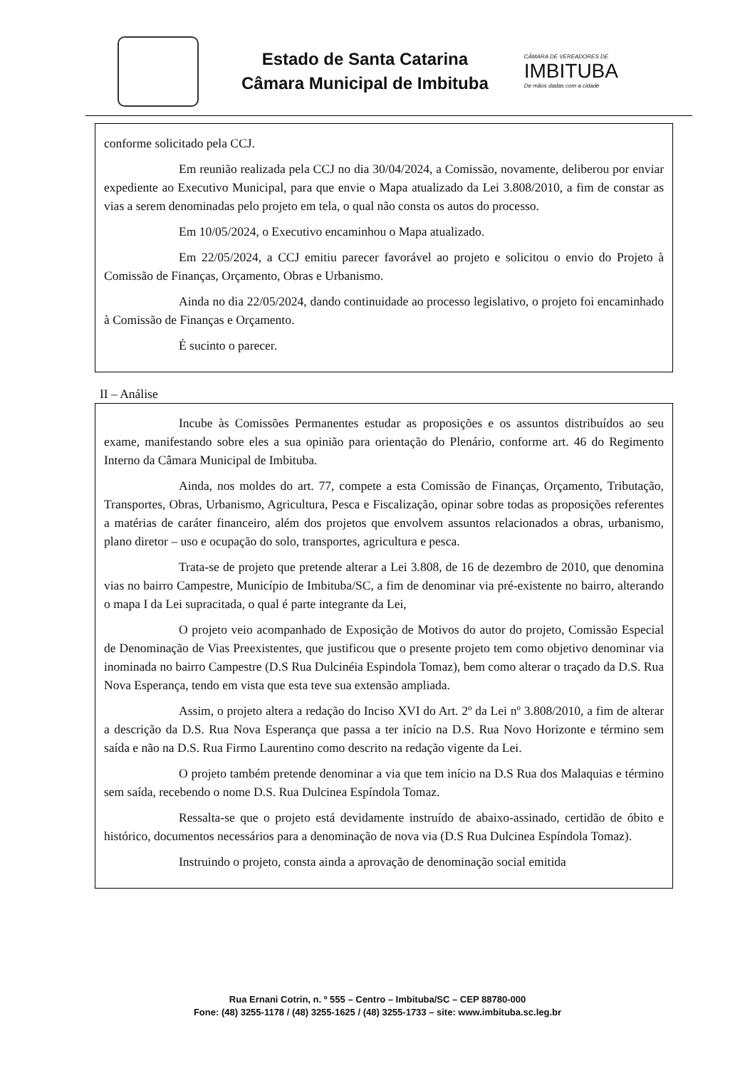Estado de Santa Catarina
Câmara Municipal de Imbituba
CÂMARA DE VEREADORES DE
IMBITUBA
De mãos dadas com a cidade
conforme solicitado pela CCJ.
Em reunião realizada pela CCJ no dia 30/04/2024, a Comissão, novamente, deliberou por enviar expediente ao Executivo Municipal, para que envie o Mapa atualizado da Lei 3.808/2010, a fim de constar as vias a serem denominadas pelo projeto em tela, o qual não consta os autos do processo.
Em 10/05/2024, o Executivo encaminhou o Mapa atualizado.
Em 22/05/2024, a CCJ emitiu parecer favorável ao projeto e solicitou o envio do Projeto à Comissão de Finanças, Orçamento, Obras e Urbanismo.
Ainda no dia 22/05/2024, dando continuidade ao processo legislativo, o projeto foi encaminhado à Comissão de Finanças e Orçamento.
É sucinto o parecer.
II – Análise
Incube às Comissões Permanentes estudar as proposições e os assuntos distribuídos ao seu exame, manifestando sobre eles a sua opinião para orientação do Plenário, conforme art. 46 do Regimento Interno da Câmara Municipal de Imbituba.
Ainda, nos moldes do art. 77, compete a esta Comissão de Finanças, Orçamento, Tributação, Transportes, Obras, Urbanismo, Agricultura, Pesca e Fiscalização, opinar sobre todas as proposições referentes a matérias de caráter financeiro, além dos projetos que envolvem assuntos relacionados a obras, urbanismo, plano diretor – uso e ocupação do solo, transportes, agricultura e pesca.
Trata-se de projeto que pretende alterar a Lei 3.808, de 16 de dezembro de 2010, que denomina vias no bairro Campestre, Município de Imbituba/SC, a fim de denominar via pré-existente no bairro, alterando o mapa I da Lei supracitada, o qual é parte integrante da Lei,
O projeto veio acompanhado de Exposição de Motivos do autor do projeto, Comissão Especial de Denominação de Vias Preexistentes, que justificou que o presente projeto tem como objetivo denominar via inominada no bairro Campestre (D.S Rua Dulcinéia Espindola Tomaz), bem como alterar o traçado da D.S. Rua Nova Esperança, tendo em vista que esta teve sua extensão ampliada.
Assim, o projeto altera a redação do Inciso XVI do Art. 2º da Lei nº 3.808/2010, a fim de alterar a descrição da D.S. Rua Nova Esperança que passa a ter início na D.S. Rua Novo Horizonte e término sem saída e não na D.S. Rua Firmo Laurentino como descrito na redação vigente da Lei.
O projeto também pretende denominar a via que tem início na D.S Rua dos Malaquias e término sem saída, recebendo o nome D.S. Rua Dulcinea Espíndola Tomaz.
Ressalta-se que o projeto está devidamente instruído de abaixo-assinado, certidão de óbito e histórico, documentos necessários para a denominação de nova via (D.S Rua Dulcinea Espíndola Tomaz).
Instruindo o projeto, consta ainda a aprovação de denominação social emitida
Rua Ernani Cotrin, n. º 555 – Centro – Imbituba/SC – CEP 88780-000
Fone: (48) 3255-1178 / (48) 3255-1625 / (48) 3255-1733 – site: www.imbituba.sc.leg.br